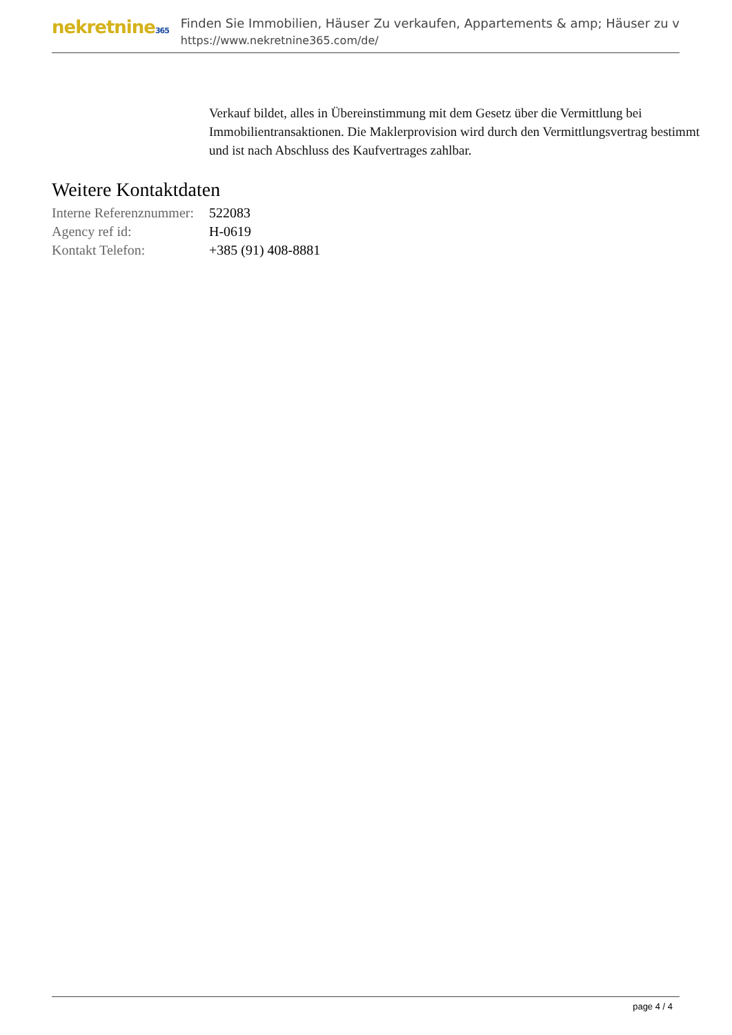nekretnine365
Finden Sie Immobilien, Häuser Zu verkaufen, Appartements & amp; Häuser zu v
https://www.nekretnine365.com/de/
Verkauf bildet, alles in Übereinstimmung mit dem Gesetz über die Vermittlung bei Immobilientransaktionen. Die Maklerprovision wird durch den Vermittlungsvertrag bestimmt und ist nach Abschluss des Kaufvertrages zahlbar.
Weitere Kontaktdaten
| Interne Referenznummer: | 522083 |
| Agency ref id: | H-0619 |
| Kontakt Telefon: | +385 (91) 408-8881 |
page 4 / 4